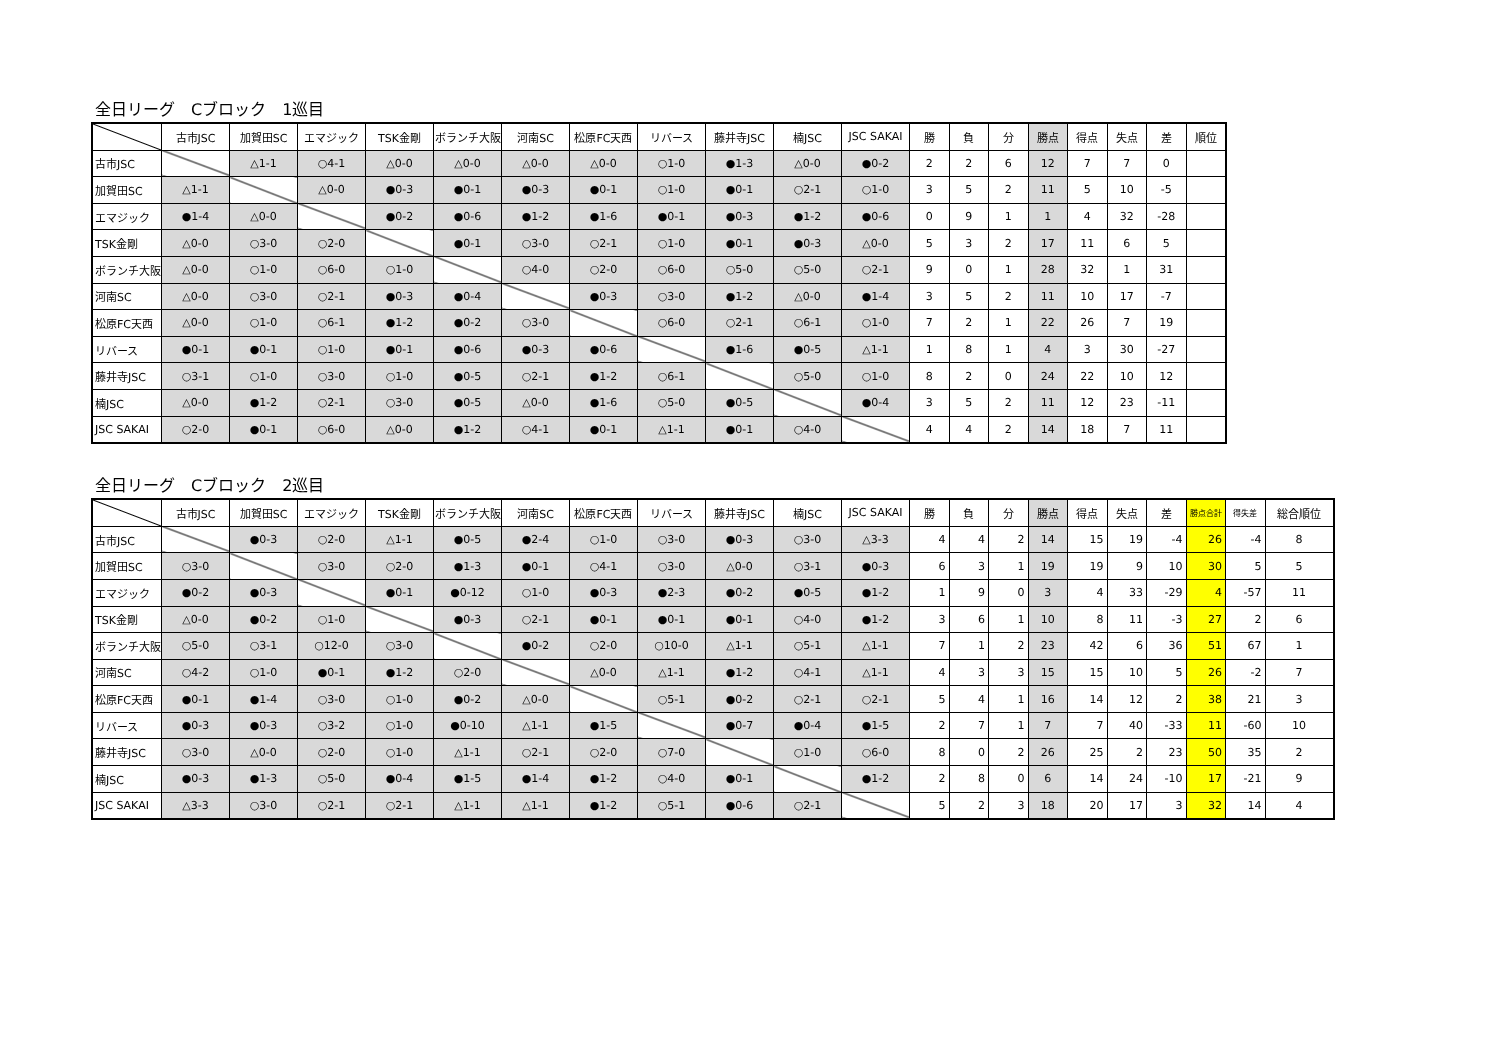全日リーグ　Cブロック　1巡目
| | 古市JSC | 加賀田SC | エマジック | TSK金剛 | ボランチ大阪 | 河南SC | 松原FC天西 | リバース | 藤井寺JSC | 楠JSC | JSC SAKAI | 勝 | 負 | 分 | 勝点 | 得点 | 失点 | 差 | 順位 |
| --- | --- | --- | --- | --- | --- | --- | --- | --- | --- | --- | --- | --- | --- | --- | --- | --- | --- | --- | --- |
| 古市JSC | | △1-1 | ○4-1 | △0-0 | △0-0 | △0-0 | △0-0 | ○1-0 | ●1-3 | △0-0 | ●0-2 | 2 | 2 | 6 | 12 | 7 | 7 | 0 | |
| 加賀田SC | △1-1 | | △0-0 | ●0-3 | ●0-1 | ●0-3 | ●0-1 | ○1-0 | ●0-1 | ○2-1 | ○1-0 | 3 | 5 | 2 | 11 | 5 | 10 | -5 | |
| エマジック | ●1-4 | △0-0 | | ●0-2 | ●0-6 | ●1-2 | ●1-6 | ●0-1 | ●0-3 | ●1-2 | ●0-6 | 0 | 9 | 1 | 1 | 4 | 32 | -28 | |
| TSK金剛 | △0-0 | ○3-0 | ○2-0 | | ●0-1 | ○3-0 | ○2-1 | ○1-0 | ●0-1 | ●0-3 | △0-0 | 5 | 3 | 2 | 17 | 11 | 6 | 5 | |
| ボランチ大阪 | △0-0 | ○1-0 | ○6-0 | ○1-0 | | ○4-0 | ○2-0 | ○6-0 | ○5-0 | ○5-0 | ○2-1 | 9 | 0 | 1 | 28 | 32 | 1 | 31 | |
| 河南SC | △0-0 | ○3-0 | ○2-1 | ●0-3 | ●0-4 | | ●0-3 | ○3-0 | ●1-2 | △0-0 | ●1-4 | 3 | 5 | 2 | 11 | 10 | 17 | -7 | |
| 松原FC天西 | △0-0 | ○1-0 | ○6-1 | ●1-2 | ●0-2 | ○3-0 | | ○6-0 | ○2-1 | ○6-1 | ○1-0 | 7 | 2 | 1 | 22 | 26 | 7 | 19 | |
| リバース | ●0-1 | ●0-1 | ○1-0 | ●0-1 | ●0-6 | ●0-3 | ●0-6 | | ●1-6 | ●0-5 | △1-1 | 1 | 8 | 1 | 4 | 3 | 30 | -27 | |
| 藤井寺JSC | ○3-1 | ○1-0 | ○3-0 | ○1-0 | ●0-5 | ○2-1 | ●1-2 | ○6-1 | | ○5-0 | ○1-0 | 8 | 2 | 0 | 24 | 22 | 10 | 12 | |
| 楠JSC | △0-0 | ●1-2 | ○2-1 | ○3-0 | ●0-5 | △0-0 | ●1-6 | ○5-0 | ●0-5 | | ●0-4 | 3 | 5 | 2 | 11 | 12 | 23 | -11 | |
| JSC SAKAI | ○2-0 | ●0-1 | ○6-0 | △0-0 | ●1-2 | ○4-1 | ●0-1 | △1-1 | ●0-1 | ○4-0 | | 4 | 4 | 2 | 14 | 18 | 7 | 11 | |
全日リーグ　Cブロック　2巡目
| | 古市JSC | 加賀田SC | エマジック | TSK金剛 | ボランチ大阪 | 河南SC | 松原FC天西 | リバース | 藤井寺JSC | 楠JSC | JSC SAKAI | 勝 | 負 | 分 | 勝点 | 得点 | 失点 | 差 | 勝点合計 | 得失差 | 総合順位 |
| --- | --- | --- | --- | --- | --- | --- | --- | --- | --- | --- | --- | --- | --- | --- | --- | --- | --- | --- | --- | --- | --- |
| 古市JSC | | ●0-3 | ○2-0 | △1-1 | ●0-5 | ●2-4 | ○1-0 | ○3-0 | ●0-3 | ○3-0 | △3-3 | 4 | 4 | 2 | 14 | 15 | 19 | -4 | 26 | -4 | 8 |
| 加賀田SC | ○3-0 | | ○3-0 | ○2-0 | ●1-3 | ●0-1 | ○4-1 | ○3-0 | △0-0 | ○3-1 | ●0-3 | 6 | 3 | 1 | 19 | 19 | 9 | 10 | 30 | 5 | 5 |
| エマジック | ●0-2 | ●0-3 | | ●0-1 | ●0-12 | ○1-0 | ●0-3 | ●2-3 | ●0-2 | ●0-5 | ●1-2 | 1 | 9 | 0 | 3 | 4 | 33 | -29 | 4 | -57 | 11 |
| TSK金剛 | △0-0 | ●0-2 | ○1-0 | | ●0-3 | ○2-1 | ●0-1 | ●0-1 | ●0-1 | ○4-0 | ●1-2 | 3 | 6 | 1 | 10 | 8 | 11 | -3 | 27 | 2 | 6 |
| ボランチ大阪 | ○5-0 | ○3-1 | ○12-0 | ○3-0 | | ●0-2 | ○2-0 | ○10-0 | △1-1 | ○5-1 | △1-1 | 7 | 1 | 2 | 23 | 42 | 6 | 36 | 51 | 67 | 1 |
| 河南SC | ○4-2 | ○1-0 | ●0-1 | ●1-2 | ○2-0 | | △0-0 | △1-1 | ●1-2 | ○4-1 | △1-1 | 4 | 3 | 3 | 15 | 15 | 10 | 5 | 26 | -2 | 7 |
| 松原FC天西 | ●0-1 | ●1-4 | ○3-0 | ○1-0 | ●0-2 | △0-0 | | ○5-1 | ●0-2 | ○2-1 | ○2-1 | 5 | 4 | 1 | 16 | 14 | 12 | 2 | 38 | 21 | 3 |
| リバース | ●0-3 | ●0-3 | ○3-2 | ○1-0 | ●0-10 | △1-1 | ●1-5 | | ●0-7 | ●0-4 | ●1-5 | 2 | 7 | 1 | 7 | 7 | 40 | -33 | 11 | -60 | 10 |
| 藤井寺JSC | ○3-0 | △0-0 | ○2-0 | ○1-0 | △1-1 | ○2-1 | ○2-0 | ○7-0 | | ○1-0 | ○6-0 | 8 | 0 | 2 | 26 | 25 | 2 | 23 | 50 | 35 | 2 |
| 楠JSC | ●0-3 | ●1-3 | ○5-0 | ●0-4 | ●1-5 | ●1-4 | ●1-2 | ○4-0 | ●0-1 | | ●1-2 | 2 | 8 | 0 | 6 | 14 | 24 | -10 | 17 | -21 | 9 |
| JSC SAKAI | △3-3 | ○3-0 | ○2-1 | ○2-1 | △1-1 | △1-1 | ●1-2 | ○5-1 | ●0-6 | ○2-1 | | 5 | 2 | 3 | 18 | 20 | 17 | 3 | 32 | 14 | 4 |